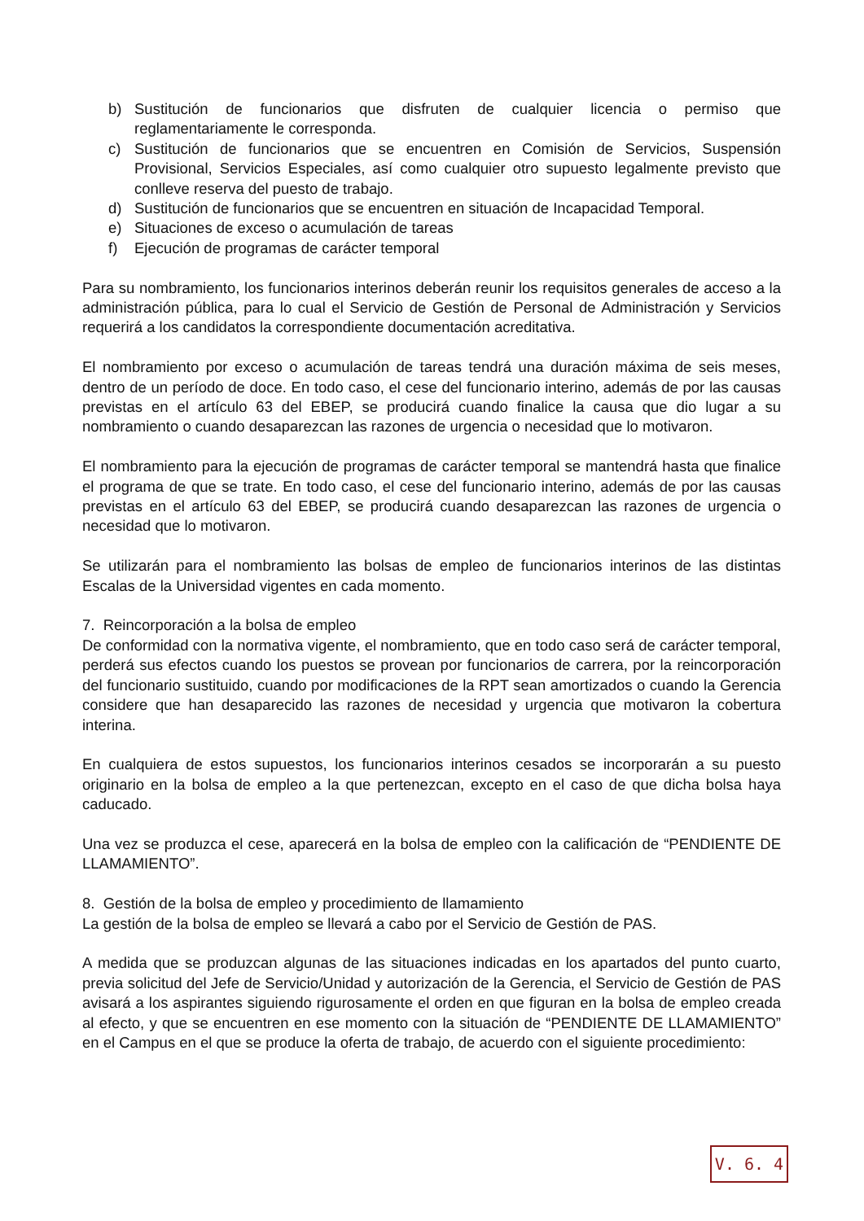b) Sustitución de funcionarios que disfruten de cualquier licencia o permiso que reglamentariamente le corresponda.
c) Sustitución de funcionarios que se encuentren en Comisión de Servicios, Suspensión Provisional, Servicios Especiales, así como cualquier otro supuesto legalmente previsto que conlleve reserva del puesto de trabajo.
d) Sustitución de funcionarios que se encuentren en situación de Incapacidad Temporal.
e) Situaciones de exceso o acumulación de tareas
f) Ejecución de programas de carácter temporal
Para su nombramiento, los funcionarios interinos deberán reunir los requisitos generales de acceso a la administración pública, para lo cual el Servicio de Gestión de Personal de Administración y Servicios requerirá a los candidatos la correspondiente documentación acreditativa.
El nombramiento por exceso o acumulación de tareas tendrá una duración máxima de seis meses, dentro de un período de doce. En todo caso, el cese del funcionario interino, además de por las causas previstas en el artículo 63 del EBEP, se producirá cuando finalice la causa que dio lugar a su nombramiento o cuando desaparezcan las razones de urgencia o necesidad que lo motivaron.
El nombramiento para la ejecución de programas de carácter temporal se mantendrá hasta que finalice el programa de que se trate. En todo caso, el cese del funcionario interino, además de por las causas previstas en el artículo 63 del EBEP, se producirá cuando desaparezcan las razones de urgencia o necesidad que lo motivaron.
Se utilizarán para el nombramiento las bolsas de empleo de funcionarios interinos de las distintas Escalas de la Universidad vigentes en cada momento.
7. Reincorporación a la bolsa de empleo
De conformidad con la normativa vigente, el nombramiento, que en todo caso será de carácter temporal, perderá sus efectos cuando los puestos se provean por funcionarios de carrera, por la reincorporación del funcionario sustituido, cuando por modificaciones de la RPT sean amortizados o cuando la Gerencia considere que han desaparecido las razones de necesidad y urgencia que motivaron la cobertura interina.
En cualquiera de estos supuestos, los funcionarios interinos cesados se incorporarán a su puesto originario en la bolsa de empleo a la que pertenezcan, excepto en el caso de que dicha bolsa haya caducado.
Una vez se produzca el cese, aparecerá en la bolsa de empleo con la calificación de “PENDIENTE DE LLAMAMIENTO”.
8. Gestión de la bolsa de empleo y procedimiento de llamamiento
La gestión de la bolsa de empleo se llevará a cabo por el Servicio de Gestión de PAS.
A medida que se produzcan algunas de las situaciones indicadas en los apartados del punto cuarto, previa solicitud del Jefe de Servicio/Unidad y autorización de la Gerencia, el Servicio de Gestión de PAS avisará a los aspirantes siguiendo rigurosamente el orden en que figuran en la bolsa de empleo creada al efecto, y que se encuentren en ese momento con la situación de “PENDIENTE DE LLAMAMIENTO” en el Campus en el que se produce la oferta de trabajo, de acuerdo con el siguiente procedimiento:
V. 6. 4